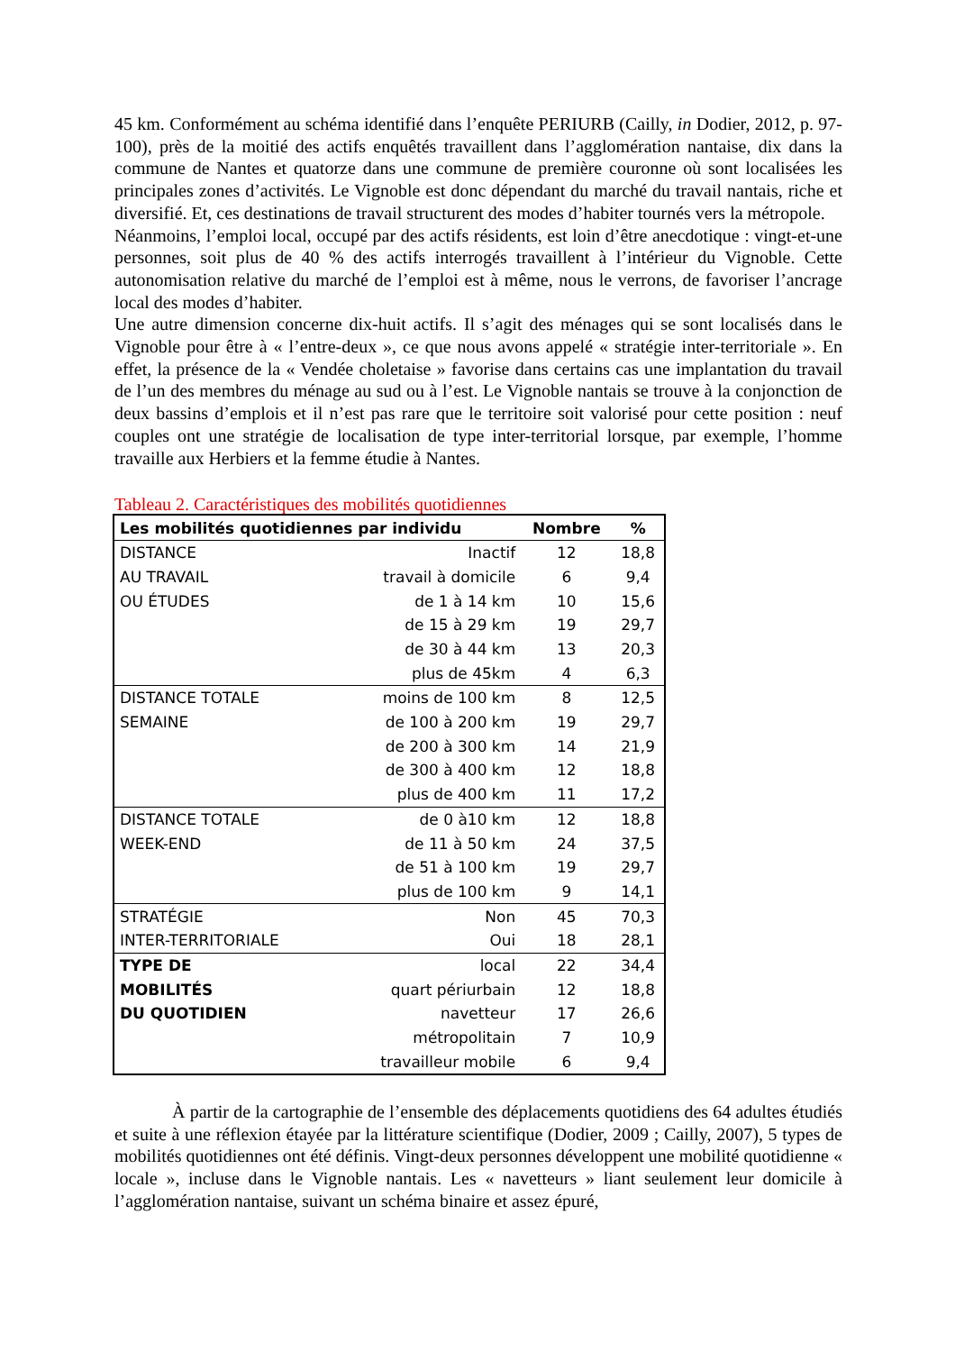45 km. Conformément au schéma identifié dans l’enquête PERIURB (Cailly, in Dodier, 2012, p. 97-100), près de la moitié des actifs enquêtés travaillent dans l’agglomération nantaise, dix dans la commune de Nantes et quatorze dans une commune de première couronne où sont localisées les principales zones d’activités. Le Vignoble est donc dépendant du marché du travail nantais, riche et diversifié. Et, ces destinations de travail structurent des modes d’habiter tournés vers la métropole.
Néanmoins, l’emploi local, occupé par des actifs résidents, est loin d’être anecdotique : vingt-et-une personnes, soit plus de 40 % des actifs interrogés travaillent à l’intérieur du Vignoble. Cette autonomisation relative du marché de l’emploi est à même, nous le verrons, de favoriser l’ancrage local des modes d’habiter.
Une autre dimension concerne dix-huit actifs. Il s’agit des ménages qui se sont localisés dans le Vignoble pour être à « l’entre-deux », ce que nous avons appelé « stratégie inter-territoriale ». En effet, la présence de la « Vendée choletaise » favorise dans certains cas une implantation du travail de l’un des membres du ménage au sud ou à l’est. Le Vignoble nantais se trouve à la conjonction de deux bassins d’emplois et il n’est pas rare que le territoire soit valorisé pour cette position : neuf couples ont une stratégie de localisation de type inter-territorial lorsque, par exemple, l’homme travaille aux Herbiers et la femme étudie à Nantes.
Tableau 2. Caractéristiques des mobilités quotidiennes
| Les mobilités quotidiennes par individu | | Nombre | % |
| --- | --- | --- | --- |
| DISTANCE | Inactif | 12 | 18,8 |
| AU TRAVAIL | travail à domicile | 6 | 9,4 |
| OU ÉTUDES | de 1 à 14 km | 10 | 15,6 |
| | de 15 à 29 km | 19 | 29,7 |
| | de 30 à 44 km | 13 | 20,3 |
| | plus de 45km | 4 | 6,3 |
| DISTANCE TOTALE | moins de 100 km | 8 | 12,5 |
| SEMAINE | de 100 à 200 km | 19 | 29,7 |
| | de 200 à 300 km | 14 | 21,9 |
| | de 300 à 400 km | 12 | 18,8 |
| | plus de 400 km | 11 | 17,2 |
| DISTANCE TOTALE | de 0 à10 km | 12 | 18,8 |
| WEEK-END | de 11 à 50 km | 24 | 37,5 |
| | de 51 à 100 km | 19 | 29,7 |
| | plus de 100 km | 9 | 14,1 |
| STRATÉGIE | Non | 45 | 70,3 |
| INTER-TERRITORIALE | Oui | 18 | 28,1 |
| TYPE DE | local | 22 | 34,4 |
| MOBILITÉS | quart périurbain | 12 | 18,8 |
| DU QUOTIDIEN | navetteur | 17 | 26,6 |
| | métropolitain | 7 | 10,9 |
| | travailleur mobile | 6 | 9,4 |
À partir de la cartographie de l’ensemble des déplacements quotidiens des 64 adultes étudiés et suite à une réflexion étayée par la littérature scientifique (Dodier, 2009 ; Cailly, 2007), 5 types de mobilités quotidiennes ont été définis. Vingt-deux personnes développent une mobilité quotidienne « locale », incluse dans le Vignoble nantais. Les « navetteurs » liant seulement leur domicile à l’agglomération nantaise, suivant un schéma binaire et assez épuré,